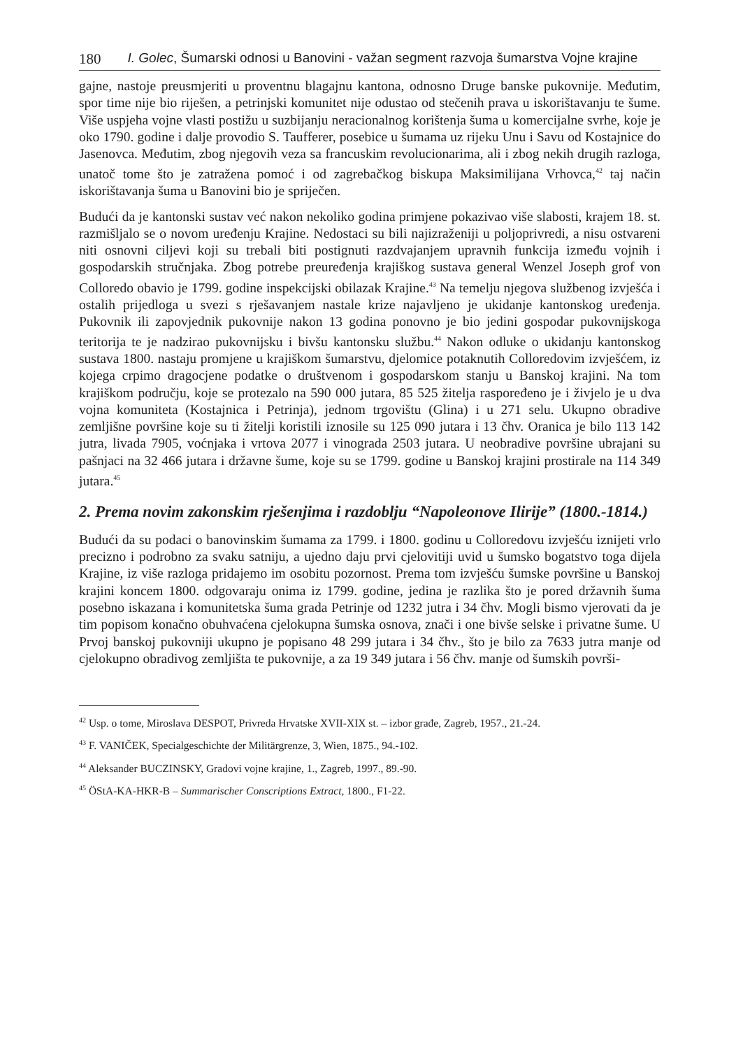180 I. Golec, Šumarski odnosi u Banovini - važan segment razvoja šumarstva Vojne krajine
gajne, nastoje preusmjeriti u proventnu blagajnu kantona, odnosno Druge banske pukovnije. Međutim, spor time nije bio riješen, a petrinjski komunitet nije odustao od stečenih prava u iskorištavanju te šume. Više uspjeha vojne vlasti postižu u suzbijanju neracionalnog korištenja šuma u komercijalne svrhe, koje je oko 1790. godine i dalje provodio S. Taufferer, posebice u šumama uz rijeku Unu i Savu od Kostajnice do Jasenovca. Međutim, zbog njegovih veza sa francuskim revolucionarima, ali i zbog nekih drugih razloga, unatoč tome što je zatražena pomoć i od zagrebačkog biskupa Maksimilijana Vrhovca,<sup>42</sup> taj način iskorištavanja šuma u Banovini bio je spriječen.
Budući da je kantonski sustav već nakon nekoliko godina primjene pokazivao više slabosti, krajem 18. st. razmišljalo se o novom uređenju Krajine. Nedostaci su bili najizraženiji u poljoprivredi, a nisu ostvareni niti osnovni ciljevi koji su trebali biti postignuti razdvajanjem upravnih funkcija između vojnih i gospodarskih stručnjaka. Zbog potrebe preuređenja krajiškog sustava general Wenzel Joseph grof von Colloredo obavio je 1799. godine inspekcijski obilazak Krajine.<sup>43</sup> Na temelju njegova službenog izvješća i ostalih prijedloga u svezi s rješavanjem nastale krize najavljeno je ukidanje kantonskog uređenja. Pukovnik ili zapovjednik pukovnije nakon 13 godina ponovno je bio jedini gospodar pukovnijskoga teritorija te je nadzirao pukovnijsku i bivšu kantonsku službu.<sup>44</sup> Nakon odluke o ukidanju kantonskog sustava 1800. nastaju promjene u krajiškom šumarstvu, djelomice potaknutih Colloredovim izvješćem, iz kojega crpimo dragocjene podatke o društvenom i gospodarskom stanju u Banskoj krajini. Na tom krajiškom području, koje se protezalo na 590 000 jutara, 85 525 žitelja raspoređeno je i živjelo je u dva vojna komuniteta (Kostajnica i Petrinja), jednom trgovištu (Glina) i u 271 selu. Ukupno obradive zemljišne površine koje su ti žitelji koristili iznosile su 125 090 jutara i 13 čhv. Oranica je bilo 113 142 jutra, livada 7905, voćnjaka i vrtova 2077 i vinograda 2503 jutara. U neobradive površine ubrajani su pašnjaci na 32 466 jutara i državne šume, koje su se 1799. godine u Banskoj krajini prostirale na 114 349 jutara.<sup>45</sup>
2. Prema novim zakonskim rješenjima i razdoblju “Napoleonove Ilirije” (1800.-1814.)
Budući da su podaci o banovinskim šumama za 1799. i 1800. godinu u Colloredovu izvješću iznijeti vrlo precizno i podrobno za svaku satniju, a ujedno daju prvi cjelovitiji uvid u šumsko bogatstvo toga dijela Krajine, iz više razloga pridajemo im osobitu pozornost. Prema tom izvješću šumske površine u Banskoj krajini koncem 1800. odgovaraju onima iz 1799. godine, jedina je razlika što je pored državnih šuma posebno iskazana i komunitetska šuma grada Petrinje od 1232 jutra i 34 čhv. Mogli bismo vjerovati da je tim popisom konačno obuhvaćena cjelokupna šumska osnova, znači i one bivše selske i privatne šume. U Prvoj banskoj pukovniji ukupno je popisano 48 299 jutara i 34 čhv., što je bilo za 7633 jutra manje od cjelokupno obradivog zemljišta te pukovnije, a za 19 349 jutara i 56 čhv. manje od šumskih površi-
<sup>42</sup> Usp. o tome, Miroslava DESPOT, Privreda Hrvatske XVII-XIX st. – izbor građe, Zagreb, 1957., 21.-24.
<sup>43</sup> F. VANIČEK, Specialgeschichte der Militärgrenze, 3, Wien, 1875., 94.-102.
<sup>44</sup> Aleksander BUCZINSKY, Gradovi vojne krajine, 1., Zagreb, 1997., 89.-90.
<sup>45</sup> ÖStA-KA-HKR-B – Summarischer Conscriptions Extract, 1800., F1-22.